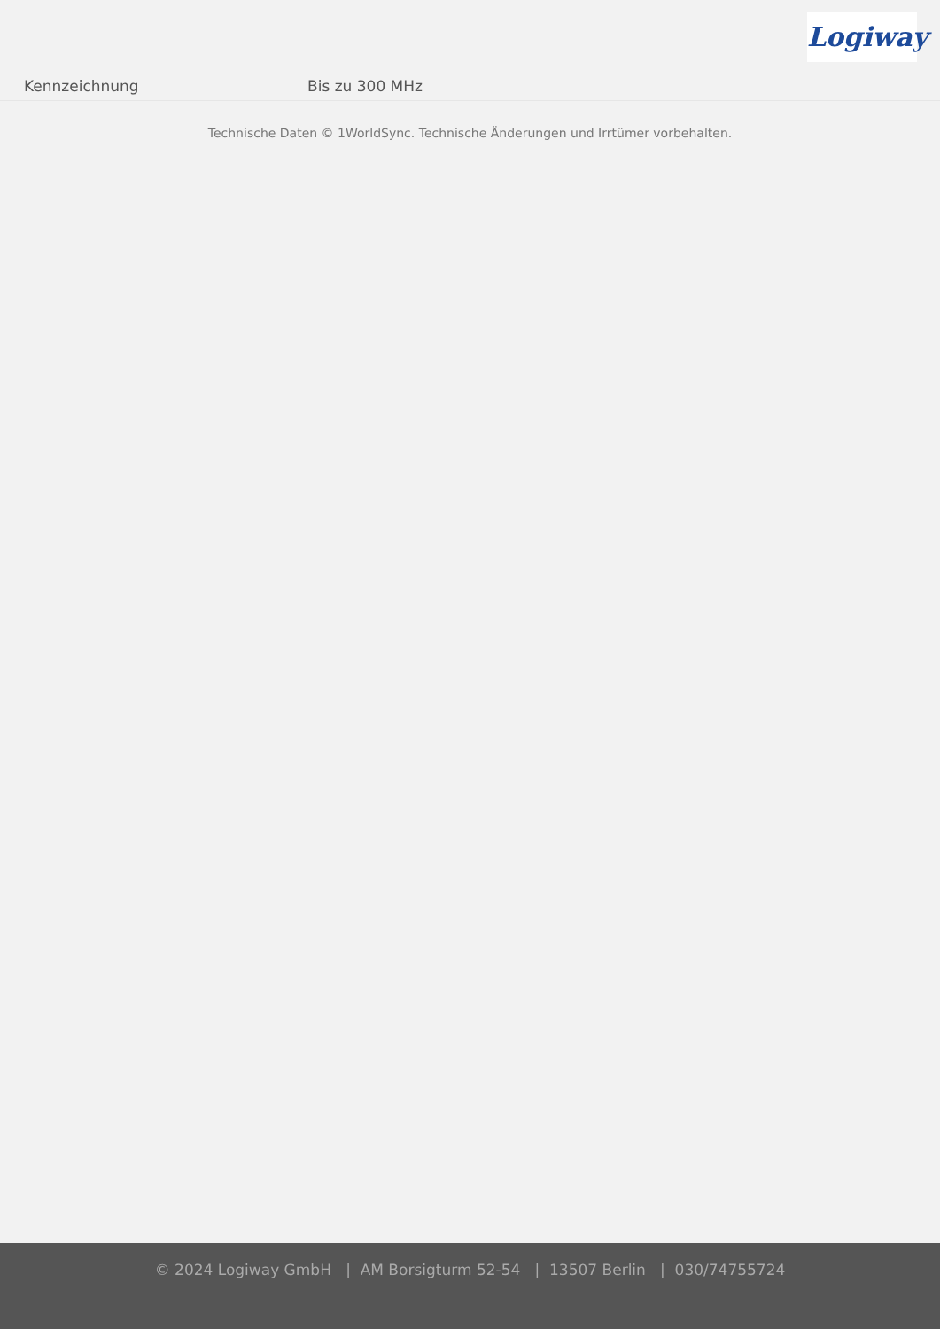Logiway
| Kennzeichnung | Bis zu 300 MHz |
Technische Daten © 1WorldSync. Technische Änderungen und Irrtümer vorbehalten.
© 2024 Logiway GmbH | AM Borsigturm 52-54 | 13507 Berlin | 030/74755724